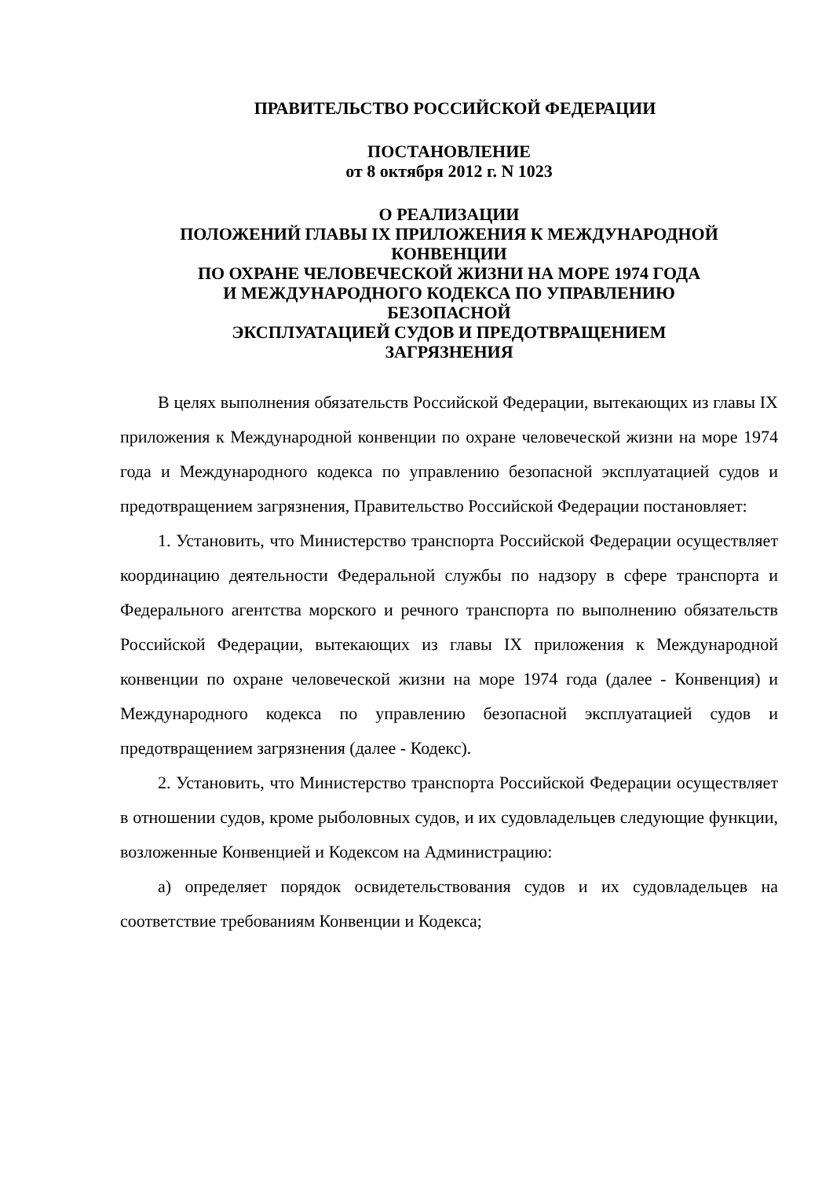ПРАВИТЕЛЬСТВО РОССИЙСКОЙ ФЕДЕРАЦИИ
ПОСТАНОВЛЕНИЕ
от 8 октября 2012 г. N 1023
О РЕАЛИЗАЦИИ
ПОЛОЖЕНИЙ ГЛАВЫ IX ПРИЛОЖЕНИЯ К МЕЖДУНАРОДНОЙ
КОНВЕНЦИИ
ПО ОХРАНЕ ЧЕЛОВЕЧЕСКОЙ ЖИЗНИ НА МОРЕ 1974 ГОДА
И МЕЖДУНАРОДНОГО КОДЕКСА ПО УПРАВЛЕНИЮ
БЕЗОПАСНОЙ
ЭКСПЛУАТАЦИЕЙ СУДОВ И ПРЕДОТВРАЩЕНИЕМ
ЗАГРЯЗНЕНИЯ
В целях выполнения обязательств Российской Федерации, вытекающих из главы IX приложения к Международной конвенции по охране человеческой жизни на море 1974 года и Международного кодекса по управлению безопасной эксплуатацией судов и предотвращением загрязнения, Правительство Российской Федерации постановляет:
1. Установить, что Министерство транспорта Российской Федерации осуществляет координацию деятельности Федеральной службы по надзору в сфере транспорта и Федерального агентства морского и речного транспорта по выполнению обязательств Российской Федерации, вытекающих из главы IX приложения к Международной конвенции по охране человеческой жизни на море 1974 года (далее - Конвенция) и Международного кодекса по управлению безопасной эксплуатацией судов и предотвращением загрязнения (далее - Кодекс).
2. Установить, что Министерство транспорта Российской Федерации осуществляет в отношении судов, кроме рыболовных судов, и их судовладельцев следующие функции, возложенные Конвенцией и Кодексом на Администрацию:
а) определяет порядок освидетельствования судов и их судовладельцев на соответствие требованиям Конвенции и Кодекса;